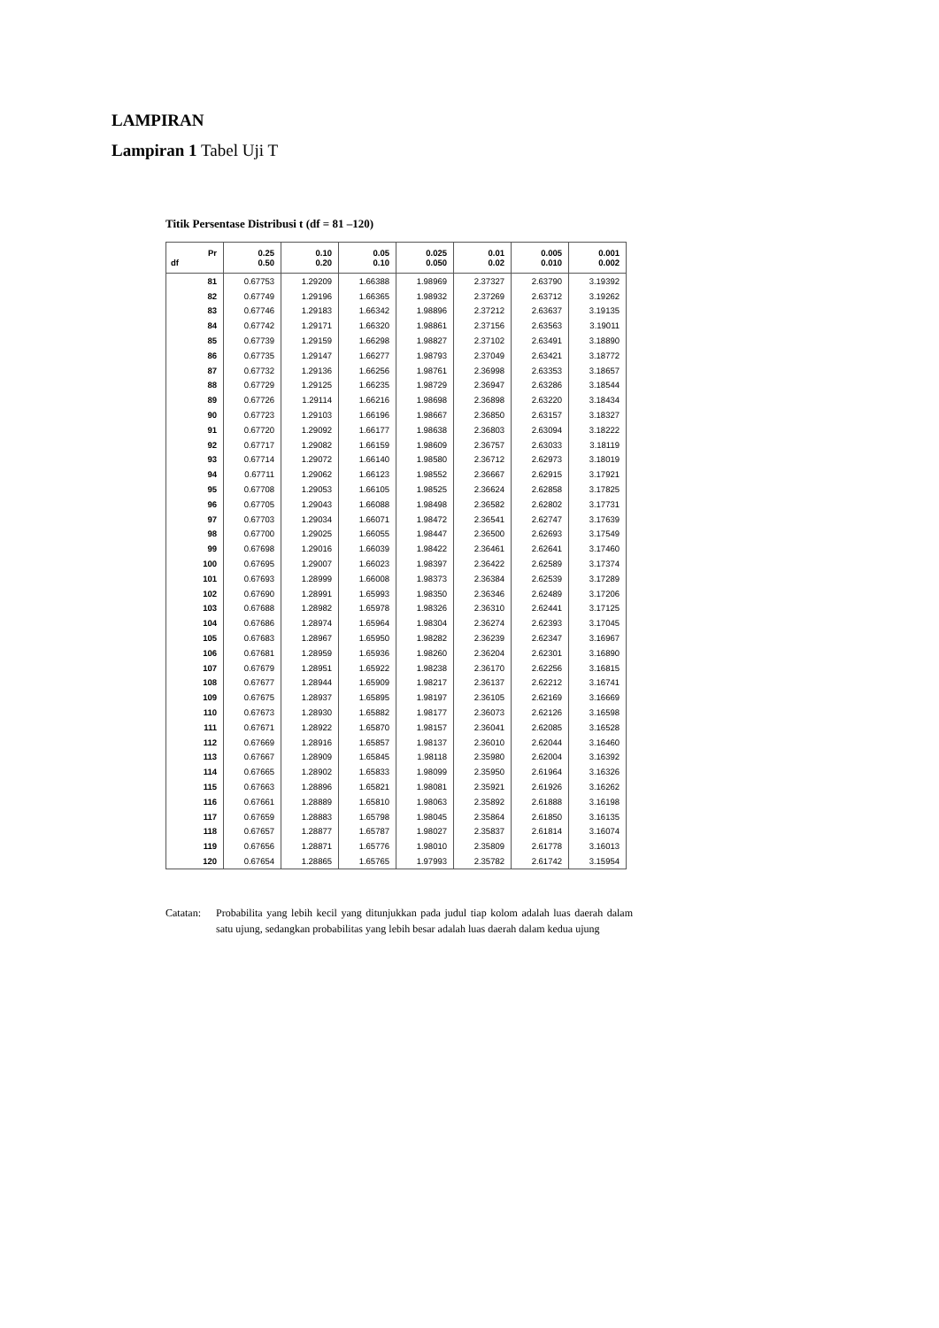LAMPIRAN
Lampiran 1 Tabel Uji T
Titik Persentase Distribusi t (df = 81 –120)
| Pr df | 0.25 0.50 | 0.10 0.20 | 0.05 0.10 | 0.025 0.050 | 0.01 0.02 | 0.005 0.010 | 0.001 0.002 |
| --- | --- | --- | --- | --- | --- | --- | --- |
| 81 | 0.67753 | 1.29209 | 1.66388 | 1.98969 | 2.37327 | 2.63790 | 3.19392 |
| 82 | 0.67749 | 1.29196 | 1.66365 | 1.98932 | 2.37269 | 2.63712 | 3.19262 |
| 83 | 0.67746 | 1.29183 | 1.66342 | 1.98896 | 2.37212 | 2.63637 | 3.19135 |
| 84 | 0.67742 | 1.29171 | 1.66320 | 1.98861 | 2.37156 | 2.63563 | 3.19011 |
| 85 | 0.67739 | 1.29159 | 1.66298 | 1.98827 | 2.37102 | 2.63491 | 3.18890 |
| 86 | 0.67735 | 1.29147 | 1.66277 | 1.98793 | 2.37049 | 2.63421 | 3.18772 |
| 87 | 0.67732 | 1.29136 | 1.66256 | 1.98761 | 2.36998 | 2.63353 | 3.18657 |
| 88 | 0.67729 | 1.29125 | 1.66235 | 1.98729 | 2.36947 | 2.63286 | 3.18544 |
| 89 | 0.67726 | 1.29114 | 1.66216 | 1.98698 | 2.36898 | 2.63220 | 3.18434 |
| 90 | 0.67723 | 1.29103 | 1.66196 | 1.98667 | 2.36850 | 2.63157 | 3.18327 |
| 91 | 0.67720 | 1.29092 | 1.66177 | 1.98638 | 2.36803 | 2.63094 | 3.18222 |
| 92 | 0.67717 | 1.29082 | 1.66159 | 1.98609 | 2.36757 | 2.63033 | 3.18119 |
| 93 | 0.67714 | 1.29072 | 1.66140 | 1.98580 | 2.36712 | 2.62973 | 3.18019 |
| 94 | 0.67711 | 1.29062 | 1.66123 | 1.98552 | 2.36667 | 2.62915 | 3.17921 |
| 95 | 0.67708 | 1.29053 | 1.66105 | 1.98525 | 2.36624 | 2.62858 | 3.17825 |
| 96 | 0.67705 | 1.29043 | 1.66088 | 1.98498 | 2.36582 | 2.62802 | 3.17731 |
| 97 | 0.67703 | 1.29034 | 1.66071 | 1.98472 | 2.36541 | 2.62747 | 3.17639 |
| 98 | 0.67700 | 1.29025 | 1.66055 | 1.98447 | 2.36500 | 2.62693 | 3.17549 |
| 99 | 0.67698 | 1.29016 | 1.66039 | 1.98422 | 2.36461 | 2.62641 | 3.17460 |
| 100 | 0.67695 | 1.29007 | 1.66023 | 1.98397 | 2.36422 | 2.62589 | 3.17374 |
| 101 | 0.67693 | 1.28999 | 1.66008 | 1.98373 | 2.36384 | 2.62539 | 3.17289 |
| 102 | 0.67690 | 1.28991 | 1.65993 | 1.98350 | 2.36346 | 2.62489 | 3.17206 |
| 103 | 0.67688 | 1.28982 | 1.65978 | 1.98326 | 2.36310 | 2.62441 | 3.17125 |
| 104 | 0.67686 | 1.28974 | 1.65964 | 1.98304 | 2.36274 | 2.62393 | 3.17045 |
| 105 | 0.67683 | 1.28967 | 1.65950 | 1.98282 | 2.36239 | 2.62347 | 3.16967 |
| 106 | 0.67681 | 1.28959 | 1.65936 | 1.98260 | 2.36204 | 2.62301 | 3.16890 |
| 107 | 0.67679 | 1.28951 | 1.65922 | 1.98238 | 2.36170 | 2.62256 | 3.16815 |
| 108 | 0.67677 | 1.28944 | 1.65909 | 1.98217 | 2.36137 | 2.62212 | 3.16741 |
| 109 | 0.67675 | 1.28937 | 1.65895 | 1.98197 | 2.36105 | 2.62169 | 3.16669 |
| 110 | 0.67673 | 1.28930 | 1.65882 | 1.98177 | 2.36073 | 2.62126 | 3.16598 |
| 111 | 0.67671 | 1.28922 | 1.65870 | 1.98157 | 2.36041 | 2.62085 | 3.16528 |
| 112 | 0.67669 | 1.28916 | 1.65857 | 1.98137 | 2.36010 | 2.62044 | 3.16460 |
| 113 | 0.67667 | 1.28909 | 1.65845 | 1.98118 | 2.35980 | 2.62004 | 3.16392 |
| 114 | 0.67665 | 1.28902 | 1.65833 | 1.98099 | 2.35950 | 2.61964 | 3.16326 |
| 115 | 0.67663 | 1.28896 | 1.65821 | 1.98081 | 2.35921 | 2.61926 | 3.16262 |
| 116 | 0.67661 | 1.28889 | 1.65810 | 1.98063 | 2.35892 | 2.61888 | 3.16198 |
| 117 | 0.67659 | 1.28883 | 1.65798 | 1.98045 | 2.35864 | 2.61850 | 3.16135 |
| 118 | 0.67657 | 1.28877 | 1.65787 | 1.98027 | 2.35837 | 2.61814 | 3.16074 |
| 119 | 0.67656 | 1.28871 | 1.65776 | 1.98010 | 2.35809 | 2.61778 | 3.16013 |
| 120 | 0.67654 | 1.28865 | 1.65765 | 1.97993 | 2.35782 | 2.61742 | 3.15954 |
Catatan:
Probabilita yang lebih kecil yang ditunjukkan pada judul tiap kolom adalah luas daerah dalam satu ujung, sedangkan probabilitas yang lebih besar adalah luas daerah dalam kedua ujung